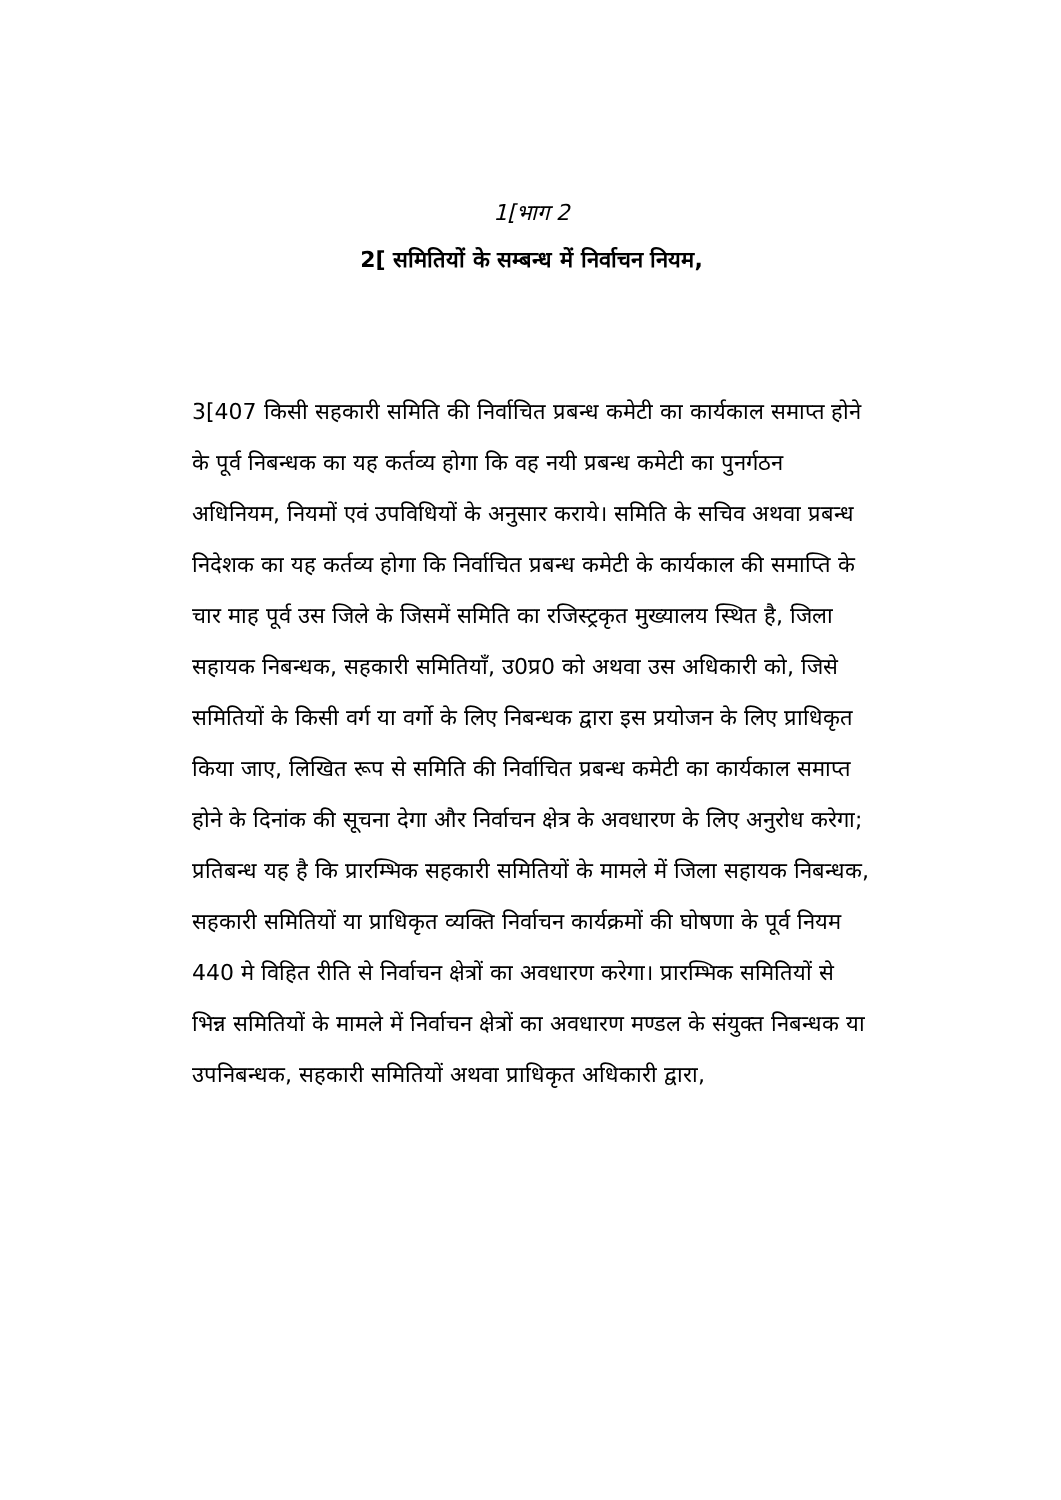1[भाग 2
2[ समितियों के सम्बन्ध में निर्वाचन नियम,
3[407 किसी सहकारी समिति की निर्वाचित प्रबन्ध कमेटी का कार्यकाल समाप्त होने के पूर्व निबन्धक का यह कर्तव्य होगा कि वह नयी प्रबन्ध कमेटी का पुनर्गठन अधिनियम, नियमों एवं उपविधियों के अनुसार कराये। समिति के सचिव अथवा प्रबन्ध निदेशक का यह कर्तव्य होगा कि निर्वाचित प्रबन्ध कमेटी के कार्यकाल की समाप्ति के चार माह पूर्व उस जिले के जिसमें समिति का रजिस्ट्रकृत मुख्यालय स्थित है, जिला सहायक निबन्धक, सहकारी समितियाँ, उ0प्र0 को अथवा उस अधिकारी को, जिसे समितियों के किसी वर्ग या वर्गो के लिए निबन्धक द्वारा इस प्रयोजन के लिए प्राधिकृत किया जाए, लिखित रूप से समिति की निर्वाचित प्रबन्ध कमेटी का कार्यकाल समाप्त होने के दिनांक की सूचना देगा और निर्वाचन क्षेत्र के अवधारण के लिए अनुरोध करेगा; प्रतिबन्ध यह है कि प्रारम्भिक सहकारी समितियों के मामले में जिला सहायक निबन्धक, सहकारी समितियों या प्राधिकृत व्यक्ति निर्वाचन कार्यक्रमों की घोषणा के पूर्व नियम 440 मे विहित रीति से निर्वाचन क्षेत्रों का अवधारण करेगा। प्रारम्भिक समितियों से भिन्न समितियों के मामले में निर्वाचन क्षेत्रों का अवधारण मण्डल के संयुक्त निबन्धक या उपनिबन्धक, सहकारी समितियों अथवा प्राधिकृत अधिकारी द्वारा,